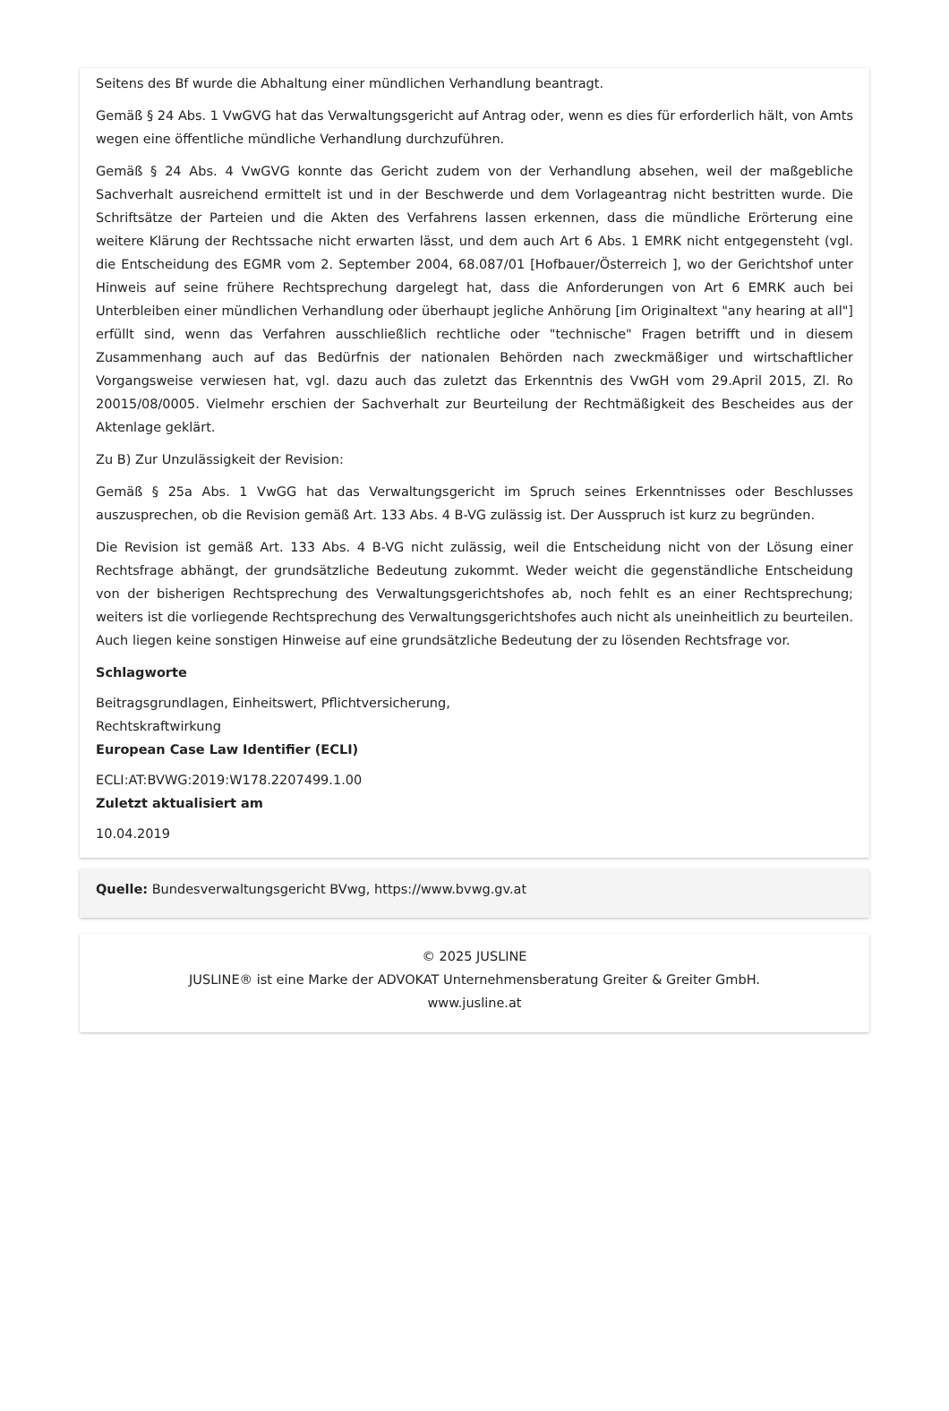Seitens des Bf wurde die Abhaltung einer mündlichen Verhandlung beantragt.
Gemäß § 24 Abs. 1 VwGVG hat das Verwaltungsgericht auf Antrag oder, wenn es dies für erforderlich hält, von Amts wegen eine öffentliche mündliche Verhandlung durchzuführen.
Gemäß § 24 Abs. 4 VwGVG konnte das Gericht zudem von der Verhandlung absehen, weil der maßgebliche Sachverhalt ausreichend ermittelt ist und in der Beschwerde und dem Vorlageantrag nicht bestritten wurde. Die Schriftsätze der Parteien und die Akten des Verfahrens lassen erkennen, dass die mündliche Erörterung eine weitere Klärung der Rechtssache nicht erwarten lässt, und dem auch Art 6 Abs. 1 EMRK nicht entgegensteht (vgl. die Entscheidung des EGMR vom 2. September 2004, 68.087/01 [Hofbauer/Österreich ], wo der Gerichtshof unter Hinweis auf seine frühere Rechtsprechung dargelegt hat, dass die Anforderungen von Art 6 EMRK auch bei Unterbleiben einer mündlichen Verhandlung oder überhaupt jegliche Anhörung [im Originaltext "any hearing at all"] erfüllt sind, wenn das Verfahren ausschließlich rechtliche oder "technische" Fragen betrifft und in diesem Zusammenhang auch auf das Bedürfnis der nationalen Behörden nach zweckmäßiger und wirtschaftlicher Vorgangsweise verwiesen hat, vgl. dazu auch das zuletzt das Erkenntnis des VwGH vom 29.April 2015, Zl. Ro 20015/08/0005. Vielmehr erschien der Sachverhalt zur Beurteilung der Rechtmäßigkeit des Bescheides aus der Aktenlage geklärt.
Zu B) Zur Unzulässigkeit der Revision:
Gemäß § 25a Abs. 1 VwGG hat das Verwaltungsgericht im Spruch seines Erkenntnisses oder Beschlusses auszusprechen, ob die Revision gemäß Art. 133 Abs. 4 B-VG zulässig ist. Der Ausspruch ist kurz zu begründen.
Die Revision ist gemäß Art. 133 Abs. 4 B-VG nicht zulässig, weil die Entscheidung nicht von der Lösung einer Rechtsfrage abhängt, der grundsätzliche Bedeutung zukommt. Weder weicht die gegenständliche Entscheidung von der bisherigen Rechtsprechung des Verwaltungsgerichtshofes ab, noch fehlt es an einer Rechtsprechung; weiters ist die vorliegende Rechtsprechung des Verwaltungsgerichtshofes auch nicht als uneinheitlich zu beurteilen. Auch liegen keine sonstigen Hinweise auf eine grundsätzliche Bedeutung der zu lösenden Rechtsfrage vor.
Schlagworte
Beitragsgrundlagen, Einheitswert, Pflichtversicherung,
Rechtskraftwirkung
European Case Law Identifier (ECLI)
ECLI:AT:BVWG:2019:W178.2207499.1.00
Zuletzt aktualisiert am
10.04.2019
Quelle: Bundesverwaltungsgericht BVwg, https://www.bvwg.gv.at
© 2025 JUSLINE
JUSLINE® ist eine Marke der ADVOKAT Unternehmensberatung Greiter & Greiter GmbH.
www.jusline.at